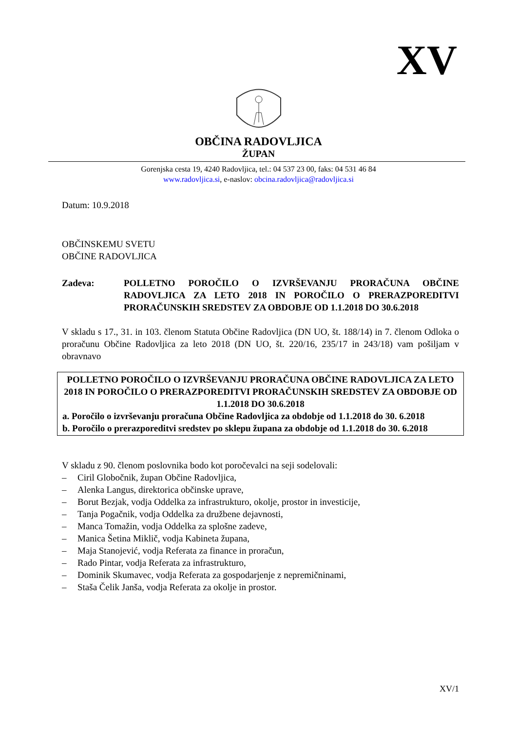XV
OBČINA RADOVLJICA
ŽUPAN
Gorenjska cesta 19, 4240 Radovljica, tel.: 04 537 23 00, faks: 04 531 46 84
www.radovljica.si, e-naslov: obcina.radovljica@radovljica.si
Datum: 10.9.2018
OBČINSKEMU SVETU
OBČINE RADOVLJICA
Zadeva: POLLETNO POROČILO O IZVRŠEVANJU PRORAČUNA OBČINE RADOVLJICA ZA LETO 2018 IN POROČILO O PRERAZPOREDITVI PRORAČUNSKIH SREDSTEV ZA OBDOBJE OD 1.1.2018 DO 30.6.2018
V skladu s 17., 31. in 103. členom Statuta Občine Radovljica (DN UO, št. 188/14) in 7. členom Odloka o proračunu Občine Radovljica za leto 2018 (DN UO, št. 220/16, 235/17 in 243/18) vam pošiljam v obravnavo
POLLETNO POROČILO O IZVRŠEVANJU PRORAČUNA OBČINE RADOVLJICA ZA LETO 2018 IN POROČILO O PRERAZPOREDITVI PRORAČUNSKIH SREDSTEV ZA OBDOBJE OD 1.1.2018 DO 30.6.2018
a. Poročilo o izvrševanju proračuna Občine Radovljica za obdobje od 1.1.2018 do 30. 6.2018
b. Poročilo o prerazporeditvi sredstev po sklepu župana za obdobje od 1.1.2018 do 30. 6.2018
V skladu z 90. členom poslovnika bodo kot poročevalci na seji sodelovali:
– Ciril Globočnik, župan Občine Radovljica,
– Alenka Langus, direktorica občinske uprave,
– Borut Bezjak, vodja Oddelka za infrastrukturo, okolje, prostor in investicije,
– Tanja Pogačnik, vodja Oddelka za družbene dejavnosti,
– Manca Tomažin, vodja Oddelka za splošne zadeve,
– Manica Šetina Miklič, vodja Kabineta župana,
– Maja Stanojević, vodja Referata za finance in proračun,
– Rado Pintar, vodja Referata za infrastrukturo,
– Dominik Skumavec, vodja Referata za gospodarjenje z nepremičninami,
– Staša Čelik Janša, vodja Referata za okolje in prostor.
XV/1